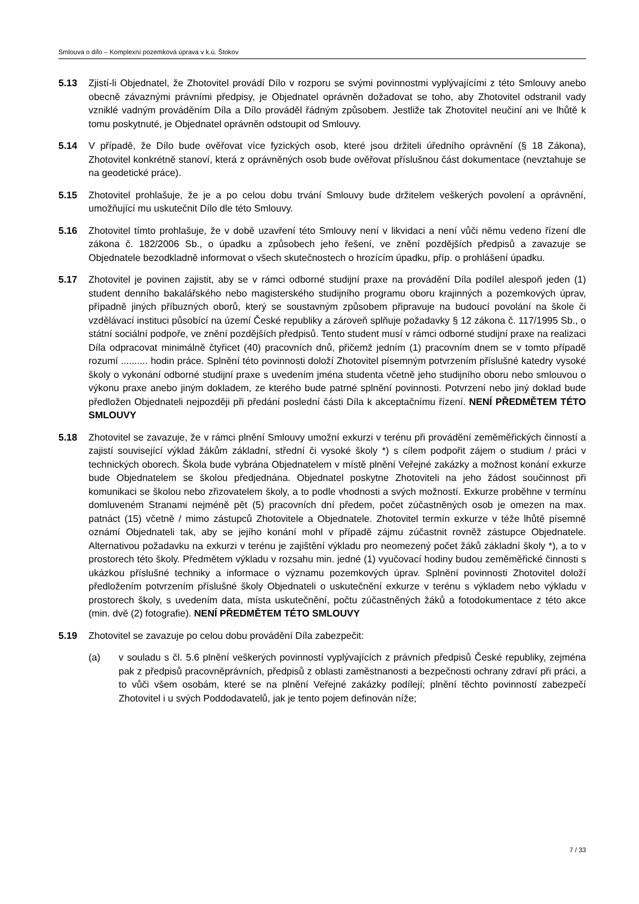Smlouva o dílo – Komplexní pozemková úprava v k.ú. Štokov
5.13 Zjistí-li Objednatel, že Zhotovitel provádí Dílo v rozporu se svými povinnostmi vyplývajícími z této Smlouvy anebo obecně závaznými právními předpisy, je Objednatel oprávněn dožadovat se toho, aby Zhotovitel odstranil vady vzniklé vadným prováděním Díla a Dílo prováděl řádným způsobem. Jestliže tak Zhotovitel neučiní ani ve lhůtě k tomu poskytnuté, je Objednatel oprávněn odstoupit od Smlouvy.
5.14 V případě, že Dílo bude ověřovat více fyzických osob, které jsou držiteli úředního oprávnění (§ 18 Zákona), Zhotovitel konkrétně stanoví, která z oprávněných osob bude ověřovat příslušnou část dokumentace (nevztahuje se na geodetické práce).
5.15 Zhotovitel prohlašuje, že je a po celou dobu trvání Smlouvy bude držitelem veškerých povolení a oprávnění, umožňující mu uskutečnit Dílo dle této Smlouvy.
5.16 Zhotovitel tímto prohlašuje, že v době uzavření této Smlouvy není v likvidaci a není vůči němu vedeno řízení dle zákona č. 182/2006 Sb., o úpadku a způsobech jeho řešení, ve znění pozdějších předpisů a zavazuje se Objednatele bezodkladně informovat o všech skutečnostech o hrozícím úpadku, příp. o prohlášení úpadku.
5.17 Zhotovitel je povinen zajistit, aby se v rámci odborné studijní praxe na provádění Díla podílel alespoň jeden (1) student denního bakalářského nebo magisterského studijního programu oboru krajinných a pozemkových úprav, případně jiných příbuzných oborů, který se soustavným způsobem připravuje na budoucí povolání na škole či vzdělávací instituci působící na území České republiky a zároveň splňuje požadavky § 12 zákona č. 117/1995 Sb., o státní sociální podpoře, ve znění pozdějších předpisů. Tento student musí v rámci odborné studijní praxe na realizaci Díla odpracovat minimálně čtyřicet (40) pracovních dnů, přičemž jedním (1) pracovním dnem se v tomto případě rozumí .......... hodin práce. Splnění této povinnosti doloží Zhotovitel písemným potvrzením příslušné katedry vysoké školy o vykonání odborné studijní praxe s uvedením jména studenta včetně jeho studijního oboru nebo smlouvou o výkonu praxe anebo jiným dokladem, ze kterého bude patrné splnění povinnosti. Potvrzení nebo jiný doklad bude předložen Objednateli nejpozději při předání poslední části Díla k akceptačnímu řízení. NENÍ PŘEDMĚTEM TÉTO SMLOUVY
5.18 Zhotovitel se zavazuje, že v rámci plnění Smlouvy umožní exkurzi v terénu při provádění zeměměřických činností a zajistí související výklad žákům základní, střední či vysoké školy *) s cílem podpořit zájem o studium / práci v technických oborech. Škola bude vybrána Objednatelem v místě plnění Veřejné zakázky a možnost konání exkurze bude Objednatelem se školou předjednána. Objednatel poskytne Zhotoviteli na jeho žádost součinnost při komunikaci se školou nebo zřizovatelem školy, a to podle vhodnosti a svých možností. Exkurze proběhne v termínu domluveném Stranami nejméně pět (5) pracovních dní předem, počet zúčastněných osob je omezen na max. patnáct (15) včetně / mimo zástupců Zhotovitele a Objednatele. Zhotovitel termín exkurze v téže lhůtě písemně oznámí Objednateli tak, aby se jejího konání mohl v případě zájmu zúčastnit rovněž zástupce Objednatele. Alternativou požadavku na exkurzi v terénu je zajištění výkladu pro neomezený počet žáků základní školy *), a to v prostorech této školy. Předmětem výkladu v rozsahu min. jedné (1) vyučovací hodiny budou zeměměřické činnosti s ukázkou příslušné techniky a informace o významu pozemkových úprav. Splnění povinnosti Zhotovitel doloží předložením potvrzením příslušné školy Objednateli o uskutečnění exkurze v terénu s výkladem nebo výkladu v prostorech školy, s uvedením data, místa uskutečnění, počtu zúčastněných žáků a fotodokumentace z této akce (min. dvě (2) fotografie). NENÍ PŘEDMĚTEM TÉTO SMLOUVY
5.19 Zhotovitel se zavazuje po celou dobu provádění Díla zabezpečit:
(a) v souladu s čl. 5.6 plnění veškerých povinností vyplývajících z právních předpisů České republiky, zejména pak z předpisů pracovněprávních, předpisů z oblasti zaměstnanosti a bezpečnosti ochrany zdraví při práci, a to vůči všem osobám, které se na plnění Veřejné zakázky podílejí; plnění těchto povinností zabezpečí Zhotovitel i u svých Poddodavatelů, jak je tento pojem definován níže;
7 / 33